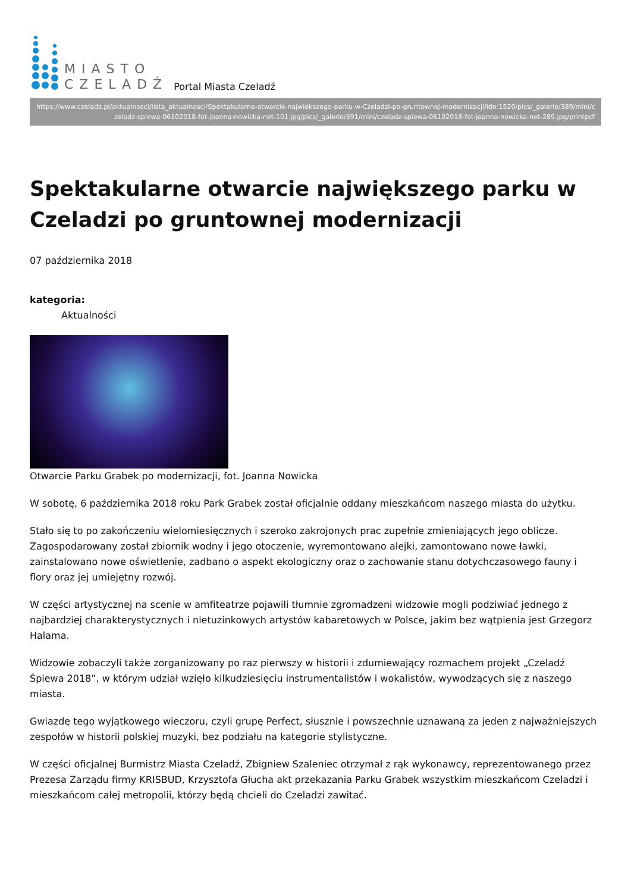MIASTO
CZELADŹ
Portal Miasta Czeladź
https://www.czeladz.pl/aktualnosci/lista_aktualnosci/Spektakularne-otwarcie-najwiekszego-parku-w-Czeladzi-po-gruntownej-modernizacji/idn:1520/pics/_galerie/389/mini/czeladz-spiewa-06102018-fot-joanna-nowicka-net-101.jpg/pics/_galerie/391/mini/czeladz-spiewa-06102018-fot-joanna-nowicka-net-289.jpg/printpdf
Spektakularne otwarcie największego parku w Czeladzi po gruntownej modernizacji
07 października 2018
kategoria:
Aktualności
Otwarcie Parku Grabek po modernizacji, fot. Joanna Nowicka
W sobotę, 6 października 2018 roku Park Grabek został oficjalnie oddany mieszkańcom naszego miasta do użytku.
Stało się to po zakończeniu wielomiesięcznych i szeroko zakrojonych prac zupełnie zmieniających jego oblicze. Zagospodarowany został zbiornik wodny i jego otoczenie, wyremontowano alejki, zamontowano nowe ławki, zainstalowano nowe oświetlenie, zadbano o aspekt ekologiczny oraz o zachowanie stanu dotychczasowego fauny i flory oraz jej umiejętny rozwój.
W części artystycznej na scenie w amfiteatrze pojawili tłumnie zgromadzeni widzowie mogli podziwiać jednego z najbardziej charakterystycznych i nietuzinkowych artystów kabaretowych w Polsce, jakim bez wątpienia jest Grzegorz Halama.
Widzowie zobaczyli także zorganizowany po raz pierwszy w historii i zdumiewający rozmachem projekt „Czeladź Śpiewa 2018”, w którym udział wzięło kilkudziesięciu instrumentalistów i wokalistów, wywodzących się z naszego miasta.
Gwiazdę tego wyjątkowego wieczoru, czyli grupę Perfect, słusznie i powszechnie uznawaną za jeden z najważniejszych zespołów w historii polskiej muzyki, bez podziału na kategorie stylistyczne.
W części oficjalnej Burmistrz Miasta Czeladź, Zbigniew Szaleniec otrzymał z rąk wykonawcy, reprezentowanego przez Prezesa Zarządu firmy KRISBUD, Krzysztofa Głucha akt przekazania Parku Grabek wszystkim mieszkańcom Czeladzi i mieszkańcom całej metropolii, którzy będą chcieli do Czeladzi zawitać.